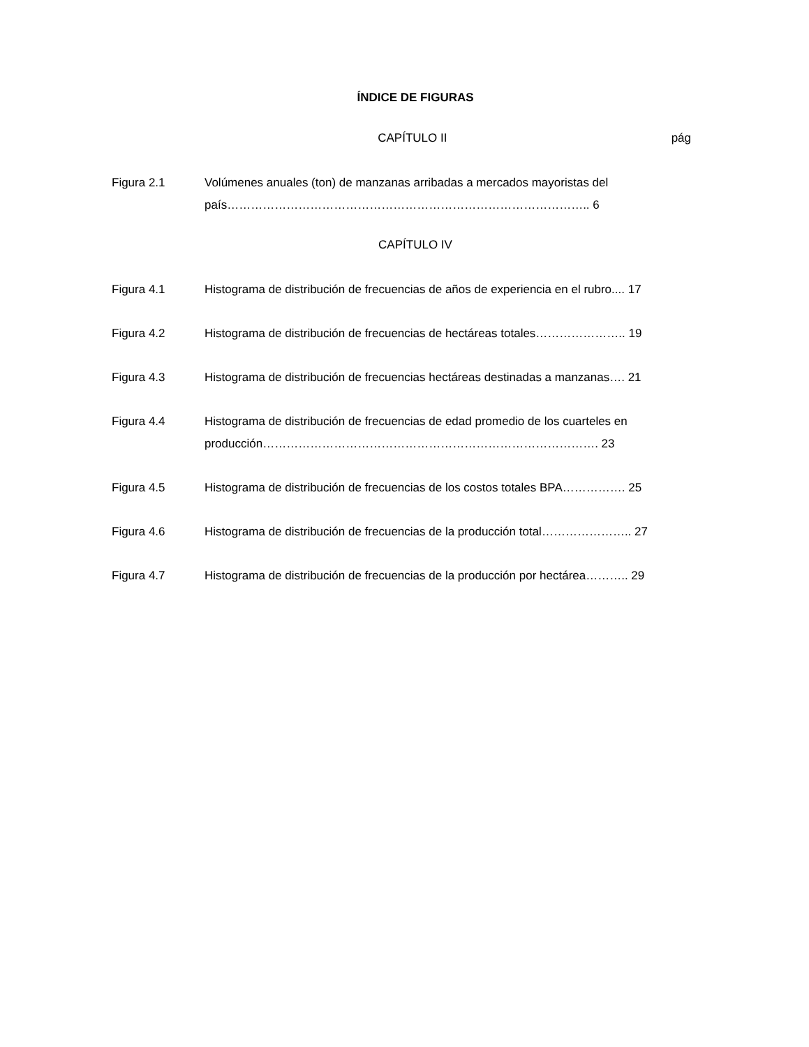ÍNDICE DE FIGURAS
CAPÍTULO II pág
Figura 2.1 Volúmenes anuales (ton) de manzanas arribadas a mercados mayoristas del país……………………………………………………………………………….. 6
CAPÍTULO IV
Figura 4.1 Histograma de distribución de frecuencias de años de experiencia en el rubro.... 17
Figura 4.2 Histograma de distribución de frecuencias de hectáreas totales………………….. 19
Figura 4.3 Histograma de distribución de frecuencias hectáreas destinadas a manzanas…. 21
Figura 4.4 Histograma de distribución de frecuencias de edad promedio de los cuarteles en producción…………………………………………………………………………. 23
Figura 4.5 Histograma de distribución de frecuencias de los costos totales BPA……………. 25
Figura 4.6 Histograma de distribución de frecuencias de la producción total………………….. 27
Figura 4.7 Histograma de distribución de frecuencias de la producción por hectárea……….. 29